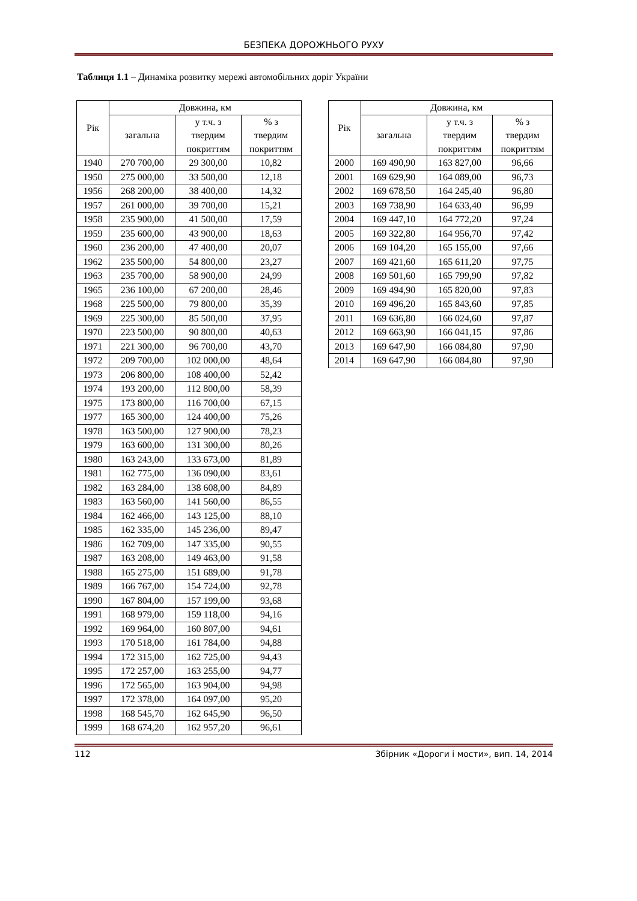БЕЗПЕКА ДОРОЖНЬОГО РУХУ
Таблиця 1.1 – Динаміка розвитку мережі автомобільних доріг України
| Рік | Довжина, км | | |
| --- | --- | --- | --- |
| | загальна | у т.ч. з твердим покриттям | % з твердим покриттям |
| 1940 | 270 700,00 | 29 300,00 | 10,82 |
| 1950 | 275 000,00 | 33 500,00 | 12,18 |
| 1956 | 268 200,00 | 38 400,00 | 14,32 |
| 1957 | 261 000,00 | 39 700,00 | 15,21 |
| 1958 | 235 900,00 | 41 500,00 | 17,59 |
| 1959 | 235 600,00 | 43 900,00 | 18,63 |
| 1960 | 236 200,00 | 47 400,00 | 20,07 |
| 1962 | 235 500,00 | 54 800,00 | 23,27 |
| 1963 | 235 700,00 | 58 900,00 | 24,99 |
| 1965 | 236 100,00 | 67 200,00 | 28,46 |
| 1968 | 225 500,00 | 79 800,00 | 35,39 |
| 1969 | 225 300,00 | 85 500,00 | 37,95 |
| 1970 | 223 500,00 | 90 800,00 | 40,63 |
| 1971 | 221 300,00 | 96 700,00 | 43,70 |
| 1972 | 209 700,00 | 102 000,00 | 48,64 |
| 1973 | 206 800,00 | 108 400,00 | 52,42 |
| 1974 | 193 200,00 | 112 800,00 | 58,39 |
| 1975 | 173 800,00 | 116 700,00 | 67,15 |
| 1977 | 165 300,00 | 124 400,00 | 75,26 |
| 1978 | 163 500,00 | 127 900,00 | 78,23 |
| 1979 | 163 600,00 | 131 300,00 | 80,26 |
| 1980 | 163 243,00 | 133 673,00 | 81,89 |
| 1981 | 162 775,00 | 136 090,00 | 83,61 |
| 1982 | 163 284,00 | 138 608,00 | 84,89 |
| 1983 | 163 560,00 | 141 560,00 | 86,55 |
| 1984 | 162 466,00 | 143 125,00 | 88,10 |
| 1985 | 162 335,00 | 145 236,00 | 89,47 |
| 1986 | 162 709,00 | 147 335,00 | 90,55 |
| 1987 | 163 208,00 | 149 463,00 | 91,58 |
| 1988 | 165 275,00 | 151 689,00 | 91,78 |
| 1989 | 166 767,00 | 154 724,00 | 92,78 |
| 1990 | 167 804,00 | 157 199,00 | 93,68 |
| 1991 | 168 979,00 | 159 118,00 | 94,16 |
| 1992 | 169 964,00 | 160 807,00 | 94,61 |
| 1993 | 170 518,00 | 161 784,00 | 94,88 |
| 1994 | 172 315,00 | 162 725,00 | 94,43 |
| 1995 | 172 257,00 | 163 255,00 | 94,77 |
| 1996 | 172 565,00 | 163 904,00 | 94,98 |
| 1997 | 172 378,00 | 164 097,00 | 95,20 |
| 1998 | 168 545,70 | 162 645,90 | 96,50 |
| 1999 | 168 674,20 | 162 957,20 | 96,61 |
| Рік | Довжина, км | | |
| --- | --- | --- | --- |
| | загальна | у т.ч. з твердим покриттям | % з твердим покриттям |
| 2000 | 169 490,90 | 163 827,00 | 96,66 |
| 2001 | 169 629,90 | 164 089,00 | 96,73 |
| 2002 | 169 678,50 | 164 245,40 | 96,80 |
| 2003 | 169 738,90 | 164 633,40 | 96,99 |
| 2004 | 169 447,10 | 164 772,20 | 97,24 |
| 2005 | 169 322,80 | 164 956,70 | 97,42 |
| 2006 | 169 104,20 | 165 155,00 | 97,66 |
| 2007 | 169 421,60 | 165 611,20 | 97,75 |
| 2008 | 169 501,60 | 165 799,90 | 97,82 |
| 2009 | 169 494,90 | 165 820,00 | 97,83 |
| 2010 | 169 496,20 | 165 843,60 | 97,85 |
| 2011 | 169 636,80 | 166 024,60 | 97,87 |
| 2012 | 169 663,90 | 166 041,15 | 97,86 |
| 2013 | 169 647,90 | 166 084,80 | 97,90 |
| 2014 | 169 647,90 | 166 084,80 | 97,90 |
112 Збірник «Дороги і мости», вип. 14, 2014